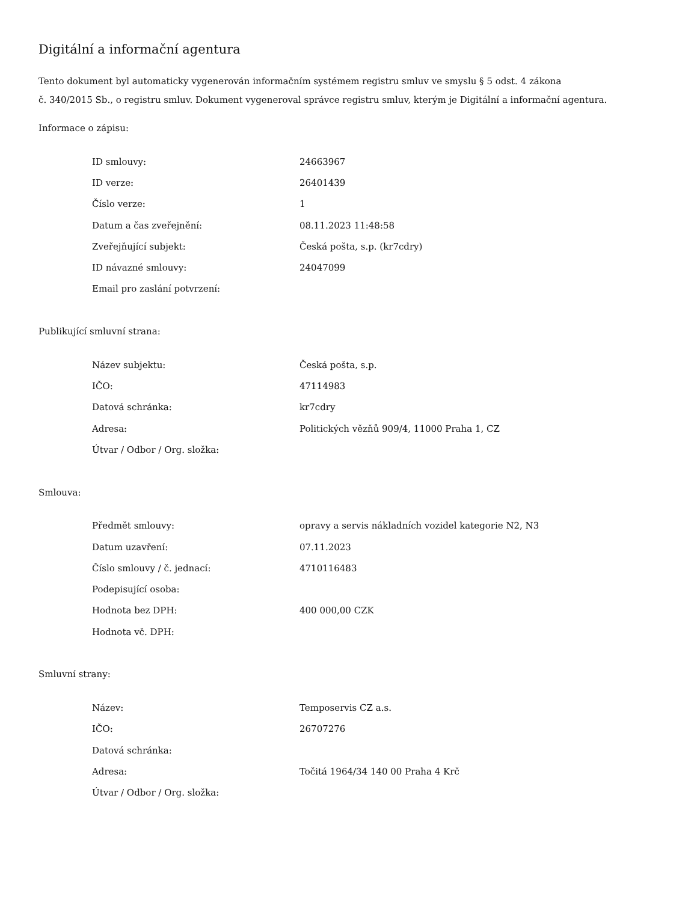Digitální a informační agentura
Tento dokument byl automaticky vygenerován informačním systémem registru smluv ve smyslu § 5 odst. 4 zákona
č. 340/2015 Sb., o registru smluv. Dokument vygeneroval správce registru smluv, kterým je Digitální a informační agentura.
Informace o zápisu:
| ID smlouvy: | 24663967 |
| ID verze: | 26401439 |
| Číslo verze: | 1 |
| Datum a čas zveřejnění: | 08.11.2023 11:48:58 |
| Zveřejňující subjekt: | Česká pošta, s.p. (kr7cdry) |
| ID návazné smlouvy: | 24047099 |
| Email pro zaslání potvrzení: | |
Publikující smluvní strana:
| Název subjektu: | Česká pošta, s.p. |
| IČO: | 47114983 |
| Datová schránka: | kr7cdry |
| Adresa: | Politických vězňů 909/4, 11000 Praha 1, CZ |
| Útvar / Odbor / Org. složka: | |
Smlouva:
| Předmět smlouvy: | opravy a servis nákladních vozidel kategorie N2, N3 |
| Datum uzavření: | 07.11.2023 |
| Číslo smlouvy / č. jednací: | 4710116483 |
| Podepisující osoba: | |
| Hodnota bez DPH: | 400 000,00 CZK |
| Hodnota vč. DPH: | |
Smluvní strany:
| Název: | Temposervis CZ a.s. |
| IČO: | 26707276 |
| Datová schránka: | |
| Adresa: | Točitá 1964/34 140 00 Praha 4 Krč |
| Útvar / Odbor / Org. složka: | |